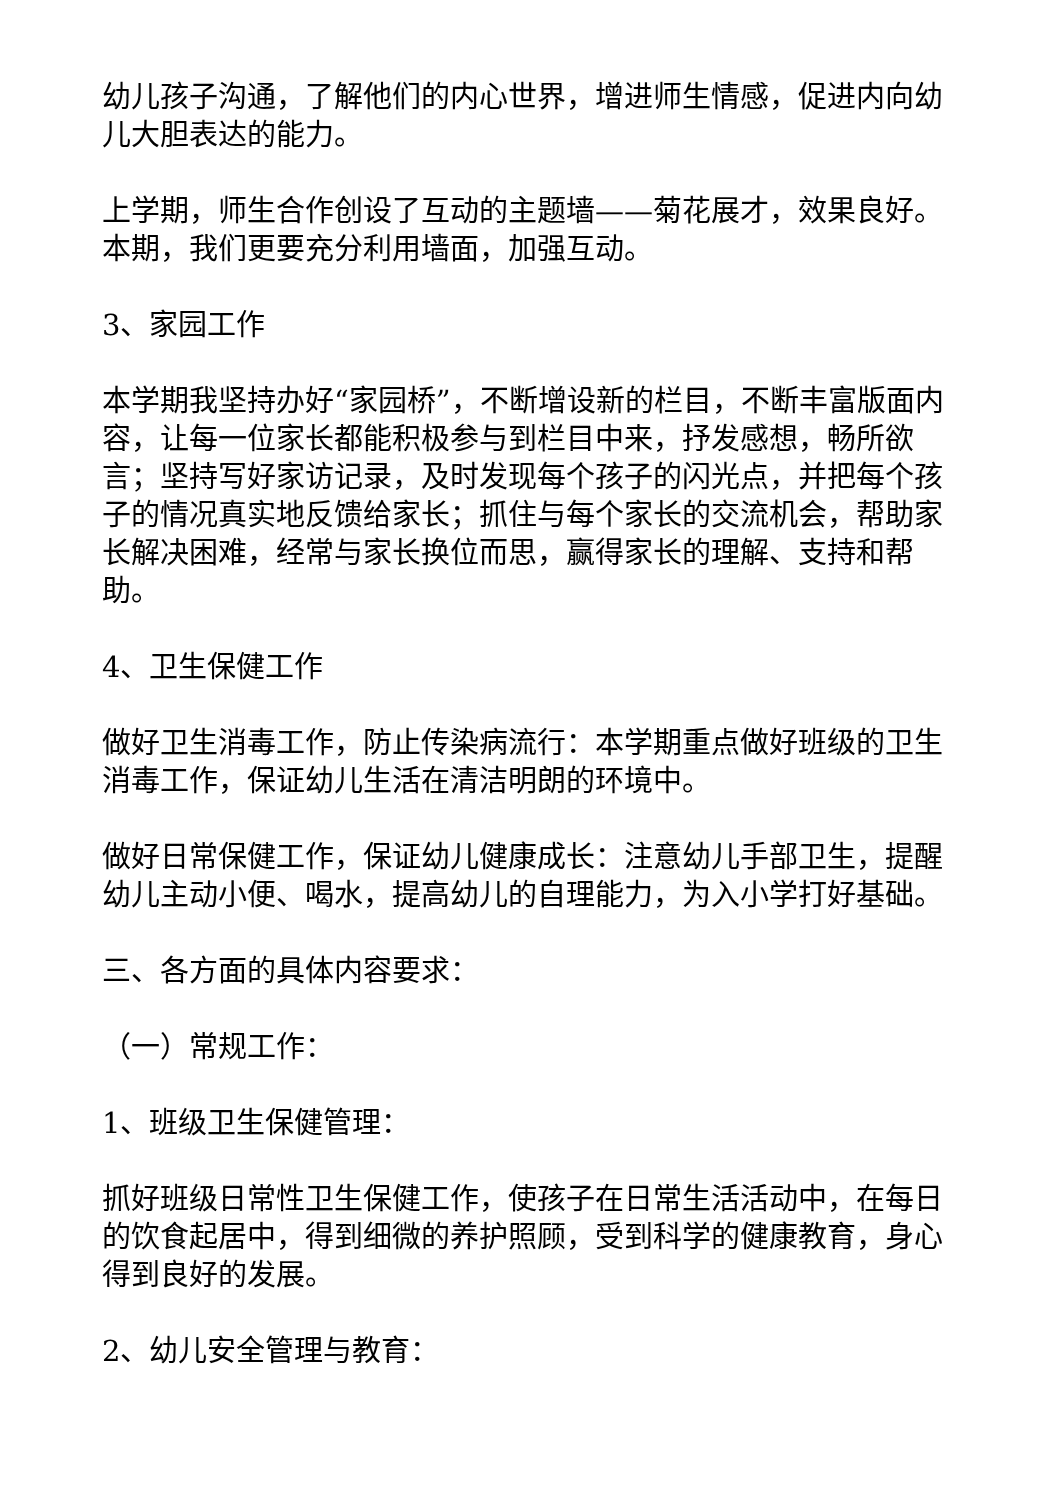幼儿孩子沟通，了解他们的内心世界，增进师生情感，促进内向幼儿大胆表达的能力。
上学期，师生合作创设了互动的主题墙——菊花展才，效果良好。本期，我们更要充分利用墙面，加强互动。
3、家园工作
本学期我坚持办好“家园桥”，不断增设新的栏目，不断丰富版面内容，让每一位家长都能积极参与到栏目中来，抒发感想，畅所欲言；坚持写好家访记录，及时发现每个孩子的闪光点，并把每个孩子的情况真实地反馈给家长；抓住与每个家长的交流机会，帮助家长解决困难，经常与家长换位而思，赢得家长的理解、支持和帮助。
4、卫生保健工作
做好卫生消毒工作，防止传染病流行：本学期重点做好班级的卫生消毒工作，保证幼儿生活在清洁明朗的环境中。
做好日常保健工作，保证幼儿健康成长：注意幼儿手部卫生，提醒幼儿主动小便、喝水，提高幼儿的自理能力，为入小学打好基础。
三、各方面的具体内容要求：
（一）常规工作：
1、班级卫生保健管理：
抓好班级日常性卫生保健工作，使孩子在日常生活活动中，在每日的饮食起居中，得到细微的养护照顾，受到科学的健康教育，身心得到良好的发展。
2、幼儿安全管理与教育：